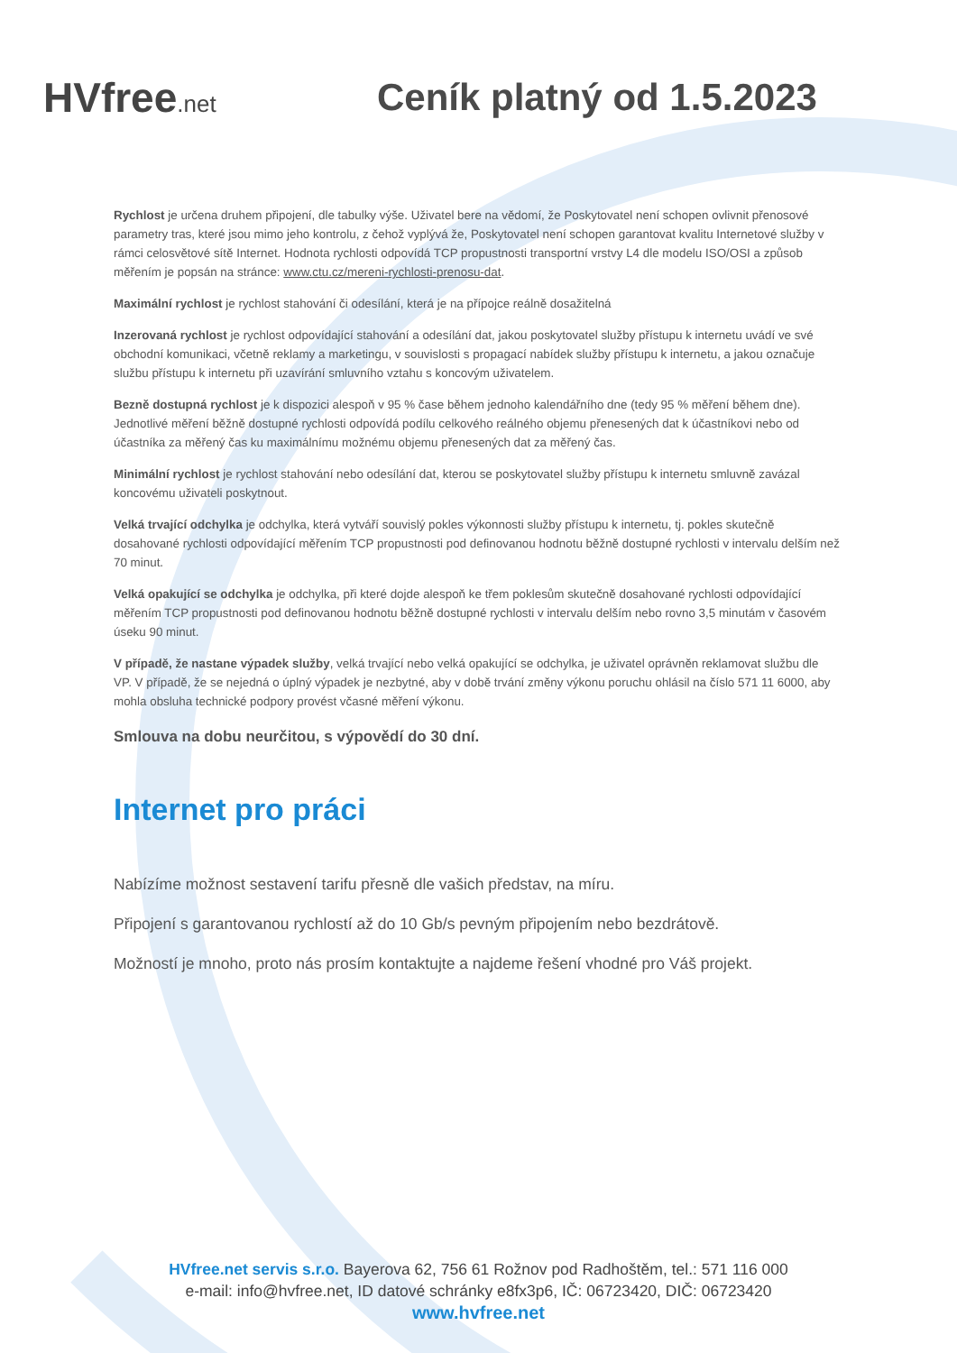HVfree.net
Ceník platný od 1.5.2023
Rychlost je určena druhem připojení, dle tabulky výše. Uživatel bere na vědomí, že Poskytovatel není schopen ovlivnit přenosové parametry tras, které jsou mimo jeho kontrolu, z čehož vyplývá že, Poskytovatel není schopen garantovat kvalitu Internetové služby v rámci celosvětové sítě Internet. Hodnota rychlosti odpovídá TCP propustnosti transportní vrstvy L4 dle modelu ISO/OSI a způsob měřením je popsán na stránce: www.ctu.cz/mereni-rychlosti-prenosu-dat.
Maximální rychlost je rychlost stahování či odesílání, která je na přípojce reálně dosažitelná
Inzerovaná rychlost je rychlost odpovídající stahování a odesílání dat, jakou poskytovatel služby přístupu k internetu uvádí ve své obchodní komunikaci, včetně reklamy a marketingu, v souvislosti s propagací nabídek služby přístupu k internetu, a jakou označuje službu přístupu k internetu při uzavírání smluvního vztahu s koncovým uživatelem.
Bezně dostupná rychlost je k dispozici alespoň v 95 % čase během jednoho kalendářního dne (tedy 95 % měření během dne). Jednotlivé měření běžně dostupné rychlosti odpovídá podílu celkového reálného objemu přenesených dat k účastníkovi nebo od účastníka za měřený čas ku maximálnímu možnému objemu přenesených dat za měřený čas.
Minimální rychlost je rychlost stahování nebo odesílání dat, kterou se poskytovatel služby přístupu k internetu smluvně zavázal koncovému uživateli poskytnout.
Velká trvající odchylka je odchylka, která vytváří souvislý pokles výkonnosti služby přístupu k internetu, tj. pokles skutečně dosahované rychlosti odpovídající měřením TCP propustnosti pod definovanou hodnotu běžně dostupné rychlosti v intervalu delším než 70 minut.
Velká opakující se odchylka je odchylka, při které dojde alespoň ke třem poklesům skutečně dosahované rychlosti odpovídající měřením TCP propustnosti pod definovanou hodnotu běžně dostupné rychlosti v intervalu delším nebo rovno 3,5 minutám v časovém úseku 90 minut.
V případě, že nastane výpadek služby, velká trvající nebo velká opakující se odchylka, je uživatel oprávněn reklamovat službu dle VP. V případě, že se nejedná o úplný výpadek je nezbytné, aby v době trvání změny výkonu poruchu ohlásil na číslo 571 11 6000, aby mohla obsluha technické podpory provést včasné měření výkonu.
Smlouva na dobu neurčitou, s výpovědí do 30 dní.
Internet pro práci
Nabízíme možnost sestavení tarifu přesně dle vašich představ, na míru.
Připojení s garantovanou rychlostí až do 10 Gb/s pevným připojením nebo bezdrátově.
Možností je mnoho, proto nás prosím kontaktujte a najdeme řešení vhodné pro Váš projekt.
HVfree.net servis s.r.o. Bayerova 62, 756 61 Rožnov pod Radhoštěm, tel.: 571 116 000
e-mail: info@hvfree.net, ID datové schránky e8fx3p6, IČ: 06723420, DIČ: 06723420
www.hvfree.net